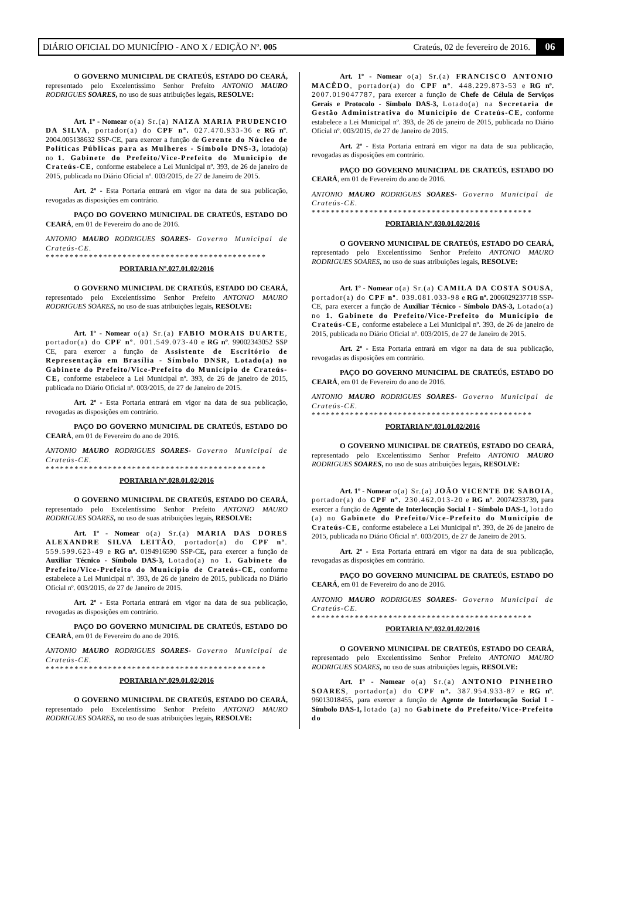DIÁRIO OFICIAL DO MUNICÍPIO - ANO X / EDIÇÃO Nº. 005 Crateús, 02 de fevereiro de 2016. 06
O GOVERNO MUNICIPAL DE CRATEÚS, ESTADO DO CEARÁ, representado pelo Excelentíssimo Senhor Prefeito ANTONIO MAURO RODRIGUES SOARES, no uso de suas atribuições legais, RESOLVE:
Art. 1º - Nomear o(a) Sr.(a) NAIZA MARIA PRUDENCIO DA SILVA, portador(a) do CPF nº. 027.470.933-36 e RG nº. 2004.005138632 SSP-CE, para exercer a função de Gerente do Núcleo de Políticas Públicas para as Mulheres - Símbolo DNS-3, lotado(a) no 1. Gabinete do Prefeito/Vice-Prefeito do Município de Crateús-CE, conforme estabelece a Lei Municipal nº. 393, de 26 de janeiro de 2015, publicada no Diário Oficial nº. 003/2015, de 27 de Janeiro de 2015.
Art. 2º - Esta Portaria entrará em vigor na data de sua publicação, revogadas as disposições em contrário.
PAÇO DO GOVERNO MUNICIPAL DE CRATEÚS, ESTADO DO CEARÁ, em 01 de Fevereiro do ano de 2016.
ANTONIO MAURO RODRIGUES SOARES- Governo Municipal de Crateús-CE.
**********************************************
PORTARIA Nº.027.01.02/2016
O GOVERNO MUNICIPAL DE CRATEÚS, ESTADO DO CEARÁ, representado pelo Excelentíssimo Senhor Prefeito ANTONIO MAURO RODRIGUES SOARES, no uso de suas atribuições legais, RESOLVE:
Art. 1º - Nomear o(a) Sr.(a) FABIO MORAIS DUARTE, portador(a) do CPF nº. 001.549.073-40 e RG nº. 99002343052 SSP CE, para exercer a função de Assistente de Escritório de Representação em Brasília - Símbolo DNSR, Lotado(a) no Gabinete do Prefeito/Vice-Prefeito do Município de Crateús-CE, conforme estabelece a Lei Municipal nº. 393, de 26 de janeiro de 2015, publicada no Diário Oficial nº. 003/2015, de 27 de Janeiro de 2015.
Art. 2º - Esta Portaria entrará em vigor na data de sua publicação, revogadas as disposições em contrário.
PAÇO DO GOVERNO MUNICIPAL DE CRATEÚS, ESTADO DO CEARÁ, em 01 de Fevereiro do ano de 2016.
ANTONIO MAURO RODRIGUES SOARES- Governo Municipal de Crateús-CE.
**********************************************
PORTARIA Nº.028.01.02/2016
O GOVERNO MUNICIPAL DE CRATEÚS, ESTADO DO CEARÁ, representado pelo Excelentíssimo Senhor Prefeito ANTONIO MAURO RODRIGUES SOARES, no uso de suas atribuições legais, RESOLVE:
Art. 1º - Nomear o(a) Sr.(a) MARIA DAS DORES ALEXANDRE SILVA LEITÃO, portador(a) do CPF nº. 559.599.623-49 e RG nº. 0194916590 SSP-CE, para exercer a função de Auxiliar Técnico - Símbolo DAS-3, Lotado(a) no 1. Gabinete do Prefeito/Vice-Prefeito do Município de Crateús-CE, conforme estabelece a Lei Municipal nº. 393, de 26 de janeiro de 2015, publicada no Diário Oficial nº. 003/2015, de 27 de Janeiro de 2015.
Art. 2º - Esta Portaria entrará em vigor na data de sua publicação, revogadas as disposições em contrário.
PAÇO DO GOVERNO MUNICIPAL DE CRATEÚS, ESTADO DO CEARÁ, em 01 de Fevereiro do ano de 2016.
ANTONIO MAURO RODRIGUES SOARES- Governo Municipal de Crateús-CE.
**********************************************
PORTARIA Nº.029.01.02/2016
O GOVERNO MUNICIPAL DE CRATEÚS, ESTADO DO CEARÁ, representado pelo Excelentíssimo Senhor Prefeito ANTONIO MAURO RODRIGUES SOARES, no uso de suas atribuições legais, RESOLVE:
Art. 1º - Nomear o(a) Sr.(a) FRANCISCO ANTONIO MACÊDO, portador(a) do CPF nº. 448.229.873-53 e RG nº. 2007.019047787, para exercer a função de Chefe de Célula de Serviços Gerais e Protocolo - Símbolo DAS-3, Lotado(a) na Secretaria de Gestão Administrativa do Município de Crateús-CE, conforme estabelece a Lei Municipal nº. 393, de 26 de janeiro de 2015, publicada no Diário Oficial nº. 003/2015, de 27 de Janeiro de 2015.
Art. 2º - Esta Portaria entrará em vigor na data de sua publicação, revogadas as disposições em contrário.
PAÇO DO GOVERNO MUNICIPAL DE CRATEÚS, ESTADO DO CEARÁ, em 01 de Fevereiro do ano de 2016.
ANTONIO MAURO RODRIGUES SOARES- Governo Municipal de Crateús-CE.
**********************************************
PORTARIA Nº.030.01.02/2016
O GOVERNO MUNICIPAL DE CRATEÚS, ESTADO DO CEARÁ, representado pelo Excelentíssimo Senhor Prefeito ANTONIO MAURO RODRIGUES SOARES, no uso de suas atribuições legais, RESOLVE:
Art. 1º - Nomear o(a) Sr.(a) CAMILA DA COSTA SOUSA, portador(a) do CPF nº. 039.081.033-98 e RG nº. 2006029237718 SSP-CE, para exercer a função de Auxiliar Técnico - Símbolo DAS-3, Lotado(a) no 1. Gabinete do Prefeito/Vice-Prefeito do Município de Crateús-CE, conforme estabelece a Lei Municipal nº. 393, de 26 de janeiro de 2015, publicada no Diário Oficial nº. 003/2015, de 27 de Janeiro de 2015.
Art. 2º - Esta Portaria entrará em vigor na data de sua publicação, revogadas as disposições em contrário.
PAÇO DO GOVERNO MUNICIPAL DE CRATEÚS, ESTADO DO CEARÁ, em 01 de Fevereiro do ano de 2016.
ANTONIO MAURO RODRIGUES SOARES- Governo Municipal de Crateús-CE.
**********************************************
PORTARIA Nº.031.01.02/2016
O GOVERNO MUNICIPAL DE CRATEÚS, ESTADO DO CEARÁ, representado pelo Excelentíssimo Senhor Prefeito ANTONIO MAURO RODRIGUES SOARES, no uso de suas atribuições legais, RESOLVE:
Art. 1º - Nomear o(a) Sr.(a) JOÃO VICENTE DE SABOIA, portador(a) do CPF nº. 230.462.013-20 e RG nº. 20074233739, para exercer a função de Agente de Interlocução Social I - Símbolo DAS-1, lotado (a) no Gabinete do Prefeito/Vice-Prefeito do Município de Crateús-CE, conforme estabelece a Lei Municipal nº. 393, de 26 de janeiro de 2015, publicada no Diário Oficial nº. 003/2015, de 27 de Janeiro de 2015.
Art. 2º - Esta Portaria entrará em vigor na data de sua publicação, revogadas as disposições em contrário.
PAÇO DO GOVERNO MUNICIPAL DE CRATEÚS, ESTADO DO CEARÁ, em 01 de Fevereiro do ano de 2016.
ANTONIO MAURO RODRIGUES SOARES- Governo Municipal de Crateús-CE.
**********************************************
PORTARIA Nº.032.01.02/2016
O GOVERNO MUNICIPAL DE CRATEÚS, ESTADO DO CEARÁ, representado pelo Excelentíssimo Senhor Prefeito ANTONIO MAURO RODRIGUES SOARES, no uso de suas atribuições legais, RESOLVE:
Art. 1º - Nomear o(a) Sr.(a) ANTONIO PINHEIRO SOARES, portador(a) do CPF nº. 387.954.933-87 e RG nº. 96013018455, para exercer a função de Agente de Interlocução Social I - Símbolo DAS-1, lotado (a) no Gabinete do Prefeito/Vice-Prefeito do